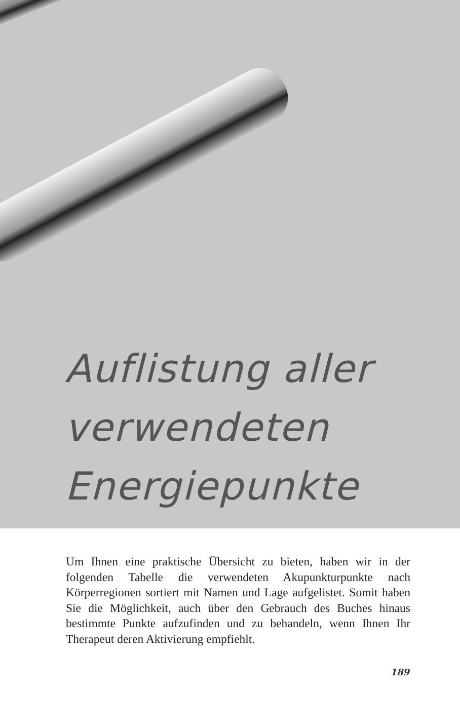Auflistung aller
verwendeten
Energiepunkte
Um Ihnen eine praktische Übersicht zu bieten, haben wir in der folgenden Tabelle die verwendeten Akupunkturpunkte nach Körperregionen sortiert mit Namen und Lage aufgelistet. Somit haben Sie die Möglichkeit, auch über den Gebrauch des Buches hinaus bestimmte Punkte aufzufinden und zu behandeln, wenn Ihnen Ihr Therapeut deren Aktivierung empfiehlt.
189